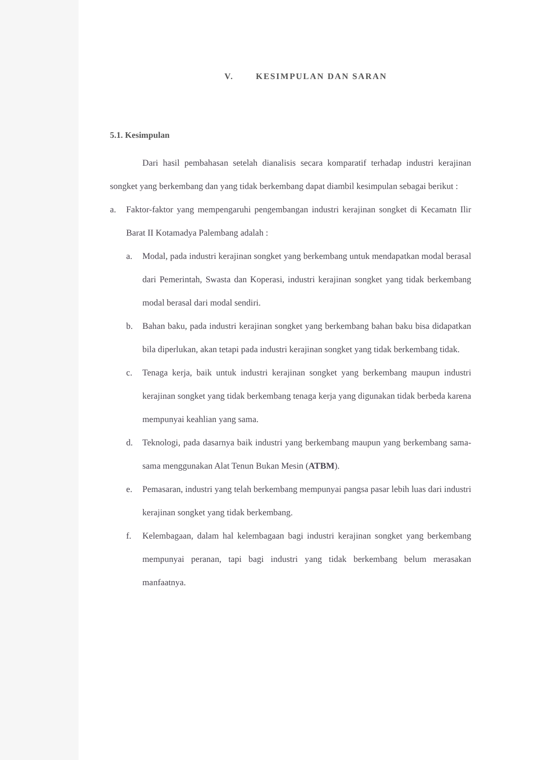V. KESIMPULAN DAN SARAN
5.1. Kesimpulan
Dari hasil pembahasan setelah dianalisis secara komparatif terhadap industri kerajinan songket yang berkembang dan yang tidak berkembang dapat diambil kesimpulan sebagai berikut :
a. Faktor-faktor yang mempengaruhi pengembangan industri kerajinan songket di Kecamatn Ilir Barat II Kotamadya Palembang adalah :
a. Modal, pada industri kerajinan songket yang berkembang untuk mendapatkan modal berasal dari Pemerintah, Swasta dan Koperasi, industri kerajinan songket yang tidak berkembang modal berasal dari modal sendiri.
b. Bahan baku, pada industri kerajinan songket yang berkembang bahan baku bisa didapatkan bila diperlukan, akan tetapi pada industri kerajinan songket yang tidak berkembang tidak.
c. Tenaga kerja, baik untuk industri kerajinan songket yang berkembang maupun industri kerajinan songket yang tidak berkembang tenaga kerja yang digunakan tidak berbeda karena mempunyai keahlian yang sama.
d. Teknologi, pada dasarnya baik industri yang berkembang maupun yang berkembang sama-sama menggunakan Alat Tenun Bukan Mesin (ATBM).
e. Pemasaran, industri yang telah berkembang mempunyai pangsa pasar lebih luas dari industri kerajinan songket yang tidak berkembang.
f. Kelembagaan, dalam hal kelembagaan bagi industri kerajinan songket yang berkembang mempunyai peranan, tapi bagi industri yang tidak berkembang belum merasakan manfaatnya.